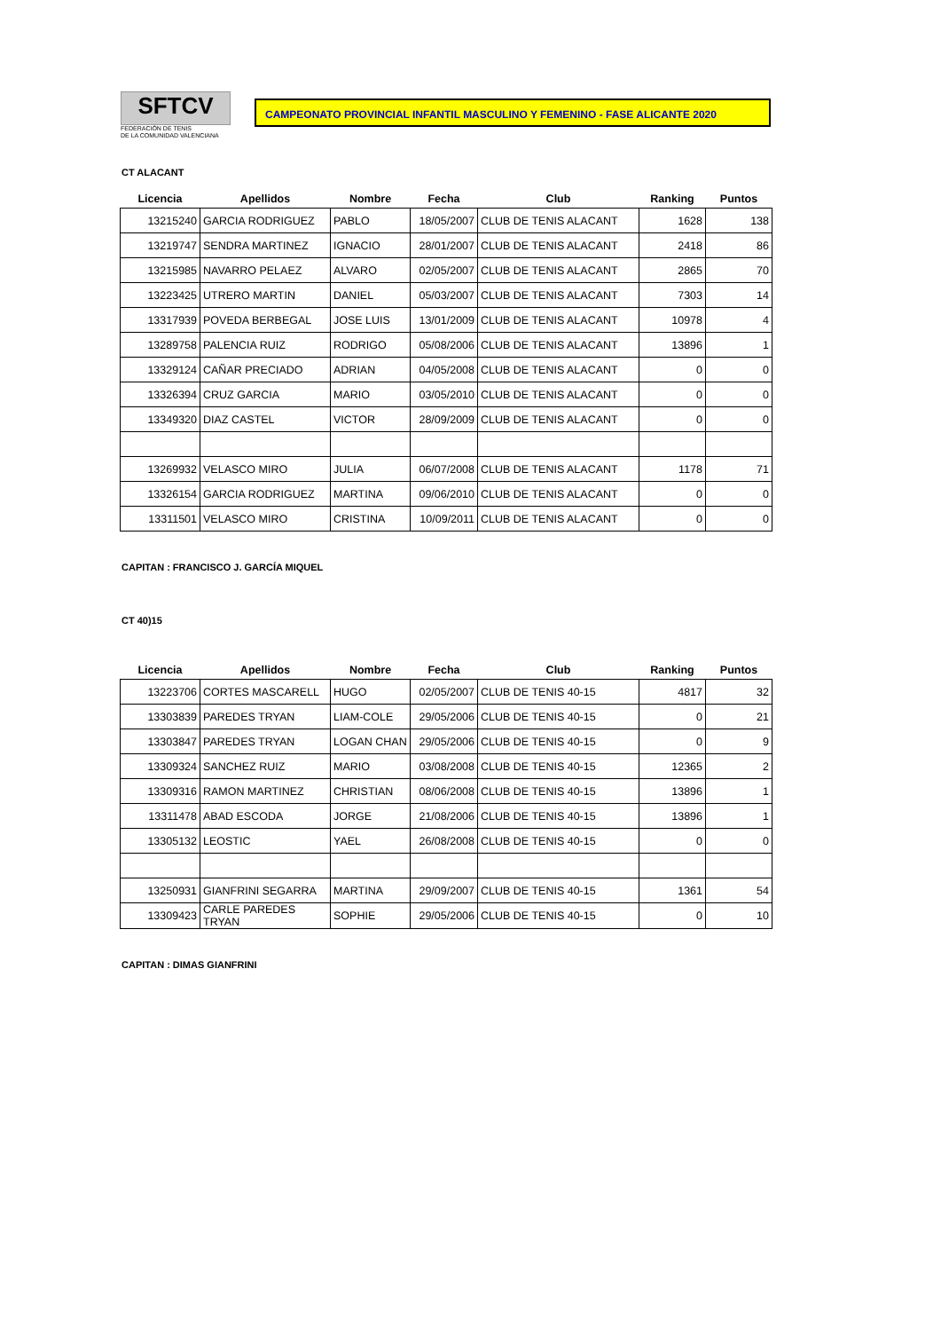SFTCV
FEDERACIÓN DE TENIS
DE LA COMUNIDAD VALENCIANA
CAMPEONATO PROVINCIAL INFANTIL MASCULINO Y FEMENINO - FASE ALICANTE 2020
CT ALACANT
| Licencia | Apellidos | Nombre | Fecha | Club | Ranking | Puntos |
| --- | --- | --- | --- | --- | --- | --- |
| 13215240 | GARCIA RODRIGUEZ | PABLO | 18/05/2007 | CLUB DE TENIS ALACANT | 1628 | 138 |
| 13219747 | SENDRA MARTINEZ | IGNACIO | 28/01/2007 | CLUB DE TENIS ALACANT | 2418 | 86 |
| 13215985 | NAVARRO PELAEZ | ALVARO | 02/05/2007 | CLUB DE TENIS ALACANT | 2865 | 70 |
| 13223425 | UTRERO MARTIN | DANIEL | 05/03/2007 | CLUB DE TENIS ALACANT | 7303 | 14 |
| 13317939 | POVEDA BERBEGAL | JOSE LUIS | 13/01/2009 | CLUB DE TENIS ALACANT | 10978 | 4 |
| 13289758 | PALENCIA RUIZ | RODRIGO | 05/08/2006 | CLUB DE TENIS ALACANT | 13896 | 1 |
| 13329124 | CAÑAR PRECIADO | ADRIAN | 04/05/2008 | CLUB DE TENIS ALACANT | 0 | 0 |
| 13326394 | CRUZ GARCIA | MARIO | 03/05/2010 | CLUB DE TENIS ALACANT | 0 | 0 |
| 13349320 | DIAZ CASTEL | VICTOR | 28/09/2009 | CLUB DE TENIS ALACANT | 0 | 0 |
| 13269932 | VELASCO MIRO | JULIA | 06/07/2008 | CLUB DE TENIS ALACANT | 1178 | 71 |
| 13326154 | GARCIA RODRIGUEZ | MARTINA | 09/06/2010 | CLUB DE TENIS ALACANT | 0 | 0 |
| 13311501 | VELASCO MIRO | CRISTINA | 10/09/2011 | CLUB DE TENIS ALACANT | 0 | 0 |
CAPITAN : FRANCISCO J. GARCÍA MIQUEL
CT 40)15
| Licencia | Apellidos | Nombre | Fecha | Club | Ranking | Puntos |
| --- | --- | --- | --- | --- | --- | --- |
| 13223706 | CORTES MASCARELL | HUGO | 02/05/2007 | CLUB DE TENIS 40-15 | 4817 | 32 |
| 13303839 | PAREDES TRYAN | LIAM-COLE | 29/05/2006 | CLUB DE TENIS 40-15 | 0 | 21 |
| 13303847 | PAREDES TRYAN | LOGAN CHAN | 29/05/2006 | CLUB DE TENIS 40-15 | 0 | 9 |
| 13309324 | SANCHEZ RUIZ | MARIO | 03/08/2008 | CLUB DE TENIS 40-15 | 12365 | 2 |
| 13309316 | RAMON MARTINEZ | CHRISTIAN | 08/06/2008 | CLUB DE TENIS 40-15 | 13896 | 1 |
| 13311478 | ABAD ESCODA | JORGE | 21/08/2006 | CLUB DE TENIS 40-15 | 13896 | 1 |
| 13305132 | LEOSTIC | YAEL | 26/08/2008 | CLUB DE TENIS 40-15 | 0 | 0 |
| 13250931 | GIANFRINI SEGARRA | MARTINA | 29/09/2007 | CLUB DE TENIS 40-15 | 1361 | 54 |
| 13309423 | CARLE PAREDES TRYAN | SOPHIE | 29/05/2006 | CLUB DE TENIS 40-15 | 0 | 10 |
CAPITAN : DIMAS GIANFRINI